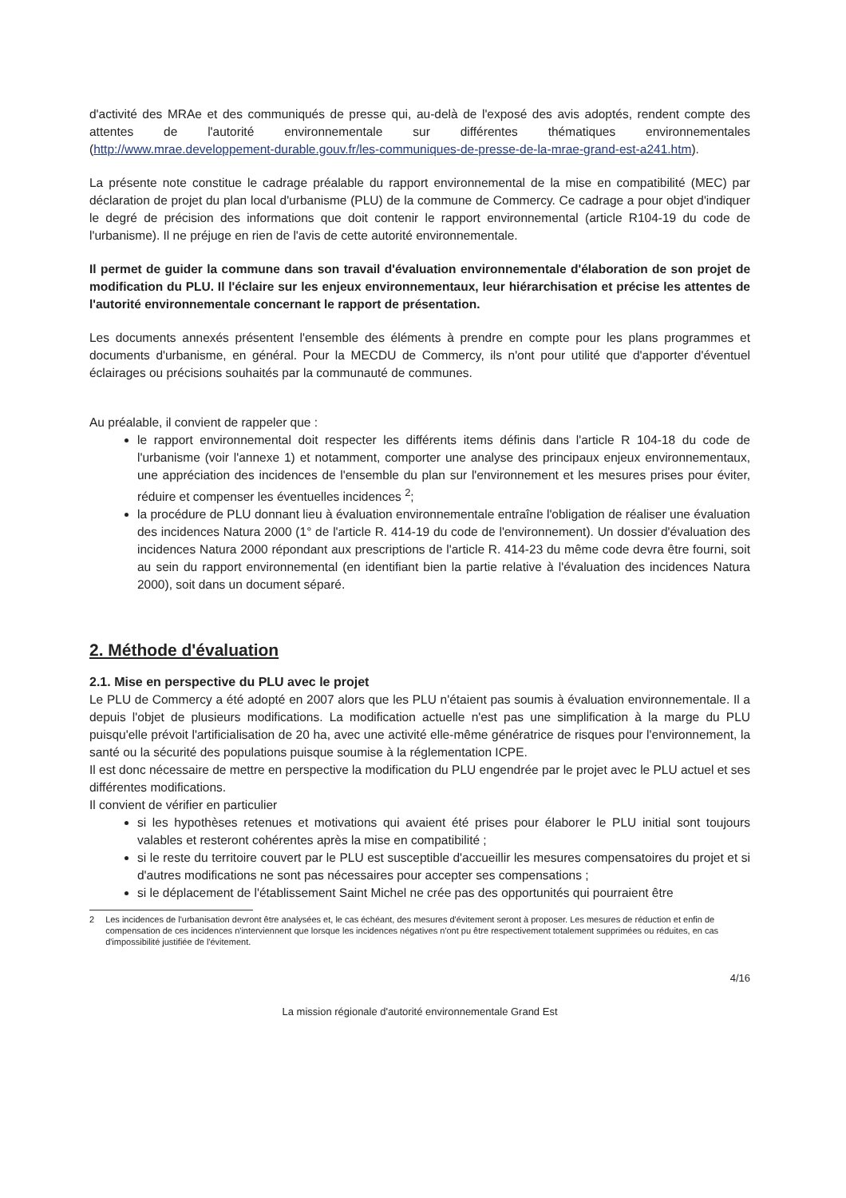d'activité des MRAe et des communiqués de presse qui, au-delà de l'exposé des avis adoptés, rendent compte des attentes de l'autorité environnementale sur différentes thématiques environnementales (http://www.mrae.developpement-durable.gouv.fr/les-communiques-de-presse-de-la-mrae-grand-est-a241.htm).
La présente note constitue le cadrage préalable du rapport environnemental de la mise en compatibilité (MEC) par déclaration de projet du plan local d'urbanisme (PLU) de la commune de Commercy. Ce cadrage a pour objet d'indiquer le degré de précision des informations que doit contenir le rapport environnemental (article R104-19 du code de l'urbanisme). Il ne préjuge en rien de l'avis de cette autorité environnementale.
Il permet de guider la commune dans son travail d'évaluation environnementale d'élaboration de son projet de modification du PLU. Il l'éclaire sur les enjeux environnementaux, leur hiérarchisation et précise les attentes de l'autorité environnementale concernant le rapport de présentation.
Les documents annexés présentent l'ensemble des éléments à prendre en compte pour les plans programmes et documents d'urbanisme, en général. Pour la MECDU de Commercy, ils n'ont pour utilité que d'apporter d'éventuel éclairages ou précisions souhaités par la communauté de communes.
Au préalable, il convient de rappeler que :
le rapport environnemental doit respecter les différents items définis dans l'article R 104-18 du code de l'urbanisme (voir l'annexe 1) et notamment, comporter une analyse des principaux enjeux environnementaux, une appréciation des incidences de l'ensemble du plan sur l'environnement et les mesures prises pour éviter, réduire et compenser les éventuelles incidences <sup>2</sup>;
la procédure de PLU donnant lieu à évaluation environnementale entraîne l'obligation de réaliser une évaluation des incidences Natura 2000 (1° de l'article R. 414-19 du code de l'environnement). Un dossier d'évaluation des incidences Natura 2000 répondant aux prescriptions de l'article R. 414-23 du même code devra être fourni, soit au sein du rapport environnemental (en identifiant bien la partie relative à l'évaluation des incidences Natura 2000), soit dans un document séparé.
2. Méthode d'évaluation
2.1. Mise en perspective du PLU avec le projet
Le PLU de Commercy a été adopté en 2007 alors que les PLU n'étaient pas soumis à évaluation environnementale. Il a depuis l'objet de plusieurs modifications. La modification actuelle n'est pas une simplification à la marge du PLU puisqu'elle prévoit l'artificialisation de 20 ha, avec une activité elle-même génératrice de risques pour l'environnement, la santé ou la sécurité des populations puisque soumise à la réglementation ICPE.
Il est donc nécessaire de mettre en perspective la modification du PLU engendrée par le projet avec le PLU actuel et ses différentes modifications.
Il convient de vérifier en particulier
si les hypothèses retenues et motivations qui avaient été prises pour élaborer le PLU initial sont toujours valables et resteront cohérentes après la mise en compatibilité ;
si le reste du territoire couvert par le PLU est susceptible d'accueillir les mesures compensatoires du projet et si d'autres modifications ne sont pas nécessaires pour accepter ses compensations ;
si le déplacement de l'établissement Saint Michel ne crée pas des opportunités qui pourraient être
2 Les incidences de l'urbanisation devront être analysées et, le cas échéant, des mesures d'évitement seront à proposer. Les mesures de réduction et enfin de compensation de ces incidences n'interviennent que lorsque les incidences négatives n'ont pu être respectivement totalement supprimées ou réduites, en cas d'impossibilité justifiée de l'évitement.
4/16
La mission régionale d'autorité environnementale Grand Est